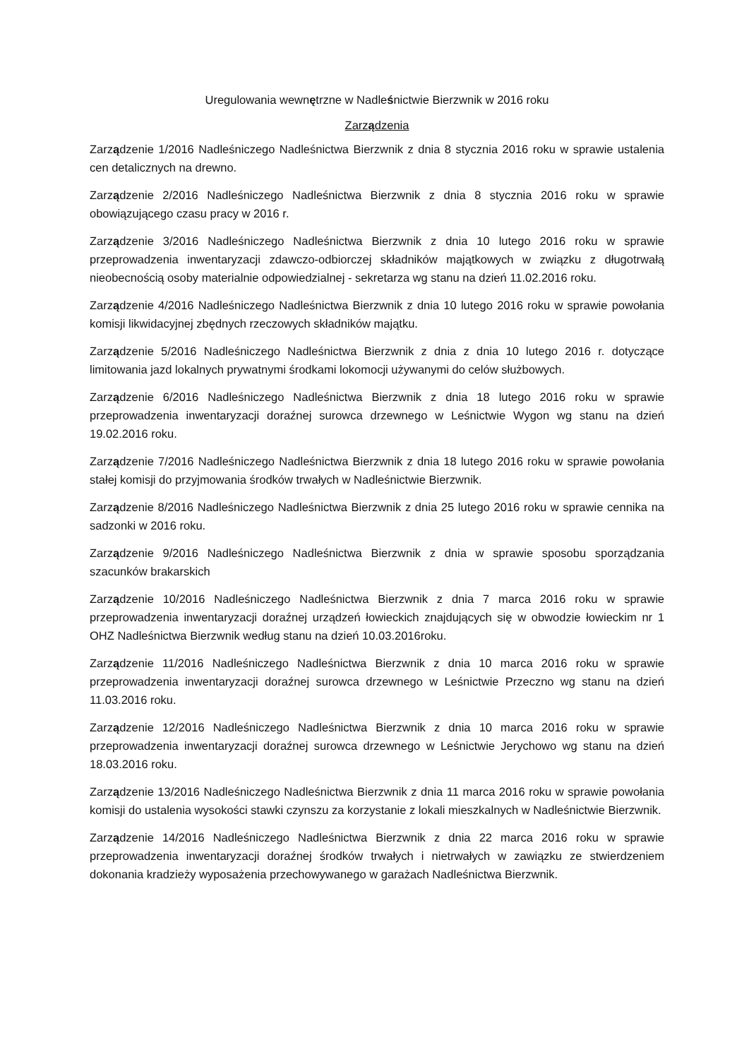Uregulowania wewnętrzne w Nadleśnictwie Bierzwnik w 2016 roku
Zarządzenia
Zarządzenie 1/2016 Nadleśniczego Nadleśnictwa Bierzwnik z dnia 8 stycznia 2016 roku w sprawie ustalenia cen detalicznych na drewno.
Zarządzenie 2/2016 Nadleśniczego Nadleśnictwa Bierzwnik z dnia 8 stycznia 2016 roku w sprawie obowiązującego czasu pracy w 2016 r.
Zarządzenie 3/2016 Nadleśniczego Nadleśnictwa Bierzwnik z dnia 10 lutego 2016 roku w sprawie przeprowadzenia inwentaryzacji zdawczo-odbiorczej składników majątkowych w związku z długotrwałą nieobecnością osoby materialnie odpowiedzialnej - sekretarza wg stanu na dzień 11.02.2016 roku.
Zarządzenie 4/2016 Nadleśniczego Nadleśnictwa Bierzwnik z dnia 10 lutego 2016 roku w sprawie powołania komisji likwidacyjnej zbędnych rzeczowych składników majątku.
Zarządzenie 5/2016 Nadleśniczego Nadleśnictwa Bierzwnik z dnia z dnia 10 lutego 2016 r. dotyczące limitowania jazd lokalnych prywatnymi środkami lokomocji używanymi do celów służbowych.
Zarządzenie 6/2016 Nadleśniczego Nadleśnictwa Bierzwnik z dnia 18 lutego 2016 roku w sprawie przeprowadzenia inwentaryzacji doraźnej surowca drzewnego w Leśnictwie Wygon wg stanu na dzień 19.02.2016 roku.
Zarządzenie 7/2016 Nadleśniczego Nadleśnictwa Bierzwnik z dnia 18 lutego 2016 roku w sprawie powołania stałej komisji do przyjmowania środków trwałych w Nadleśnictwie Bierzwnik.
Zarządzenie 8/2016 Nadleśniczego Nadleśnictwa Bierzwnik z dnia 25 lutego 2016 roku w sprawie cennika na sadzonki w 2016 roku.
Zarządzenie 9/2016 Nadleśniczego Nadleśnictwa Bierzwnik z dnia w sprawie sposobu sporządzania szacunków brakarskich
Zarządzenie 10/2016 Nadleśniczego Nadleśnictwa Bierzwnik z dnia 7 marca 2016 roku w sprawie przeprowadzenia inwentaryzacji doraźnej urządzeń łowieckich znajdujących się w obwodzie łowieckim nr 1 OHZ Nadleśnictwa Bierzwnik według stanu na dzień 10.03.2016roku.
Zarządzenie 11/2016 Nadleśniczego Nadleśnictwa Bierzwnik z dnia 10 marca 2016 roku w sprawie przeprowadzenia inwentaryzacji doraźnej surowca drzewnego w Leśnictwie Przeczno wg stanu na dzień 11.03.2016 roku.
Zarządzenie 12/2016 Nadleśniczego Nadleśnictwa Bierzwnik z dnia 10 marca 2016 roku w sprawie przeprowadzenia inwentaryzacji doraźnej surowca drzewnego w Leśnictwie Jerychowo wg stanu na dzień 18.03.2016 roku.
Zarządzenie 13/2016 Nadleśniczego Nadleśnictwa Bierzwnik z dnia 11 marca 2016 roku w sprawie powołania komisji do ustalenia wysokości stawki czynszu za korzystanie z lokali mieszkalnych w Nadleśnictwie Bierzwnik.
Zarządzenie 14/2016 Nadleśniczego Nadleśnictwa Bierzwnik z dnia 22 marca 2016 roku w sprawie przeprowadzenia inwentaryzacji doraźnej środków trwałych i nietrwałych w zawiązku ze stwierdzeniem dokonania kradzieży wyposażenia przechowywanego w garażach Nadleśnictwa Bierzwnik.